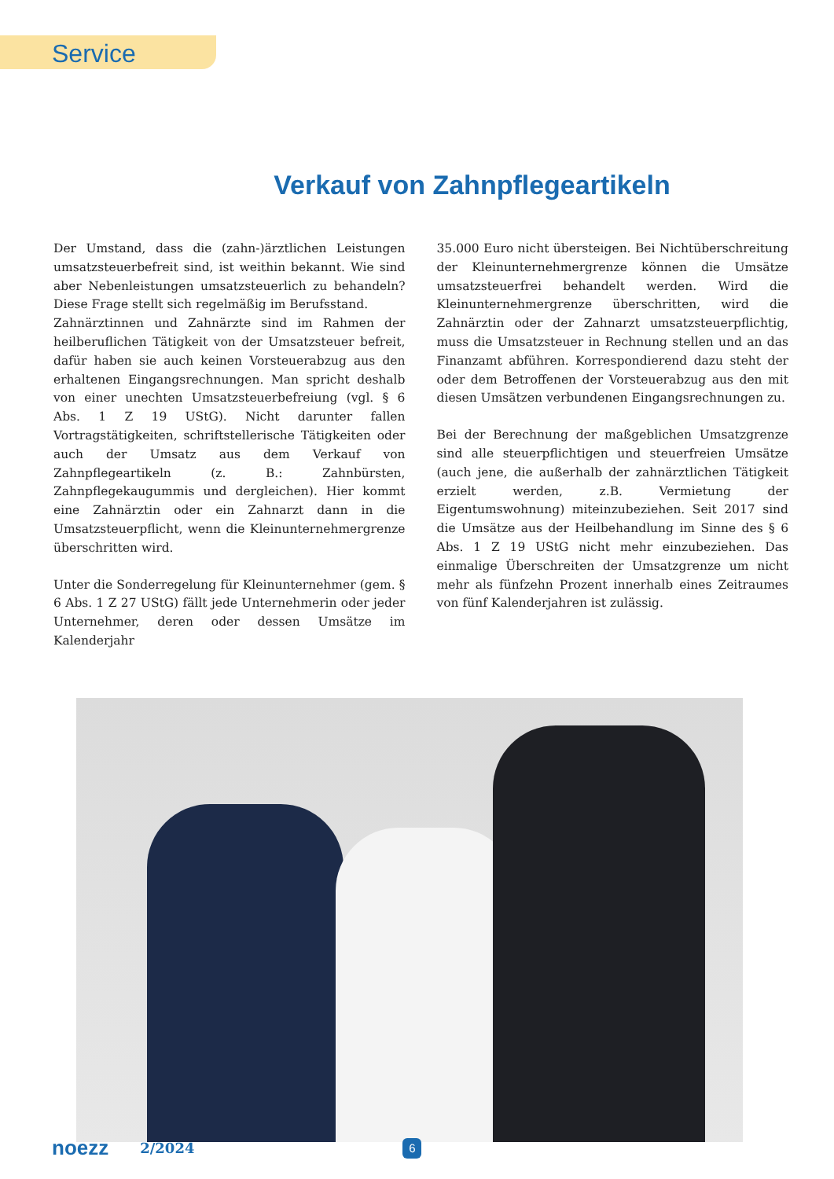Service
Verkauf von Zahnpflegeartikeln
Der Umstand, dass die (zahn-)ärztlichen Leistungen umsatzsteuerbefreit sind, ist weithin bekannt. Wie sind aber Nebenleistungen umsatzsteuerlich zu behandeln? Diese Frage stellt sich regelmäßig im Berufsstand.
Zahnärztinnen und Zahnärzte sind im Rahmen der heilberuflichen Tätigkeit von der Umsatzsteuer befreit, dafür haben sie auch keinen Vorsteuerabzug aus den erhaltenen Eingangsrechnungen. Man spricht deshalb von einer unechten Umsatzsteuerbefreiung (vgl. § 6 Abs. 1 Z 19 UStG). Nicht darunter fallen Vortragstätigkeiten, schriftstellerische Tätigkeiten oder auch der Umsatz aus dem Verkauf von Zahnpflegeartikeln (z. B.: Zahnbürsten, Zahnpflegekaugummis und dergleichen). Hier kommt eine Zahnärztin oder ein Zahnarzt dann in die Umsatzsteuerpflicht, wenn die Kleinunternehmergrenze überschritten wird.
Unter die Sonderregelung für Kleinunternehmer (gem. § 6 Abs. 1 Z 27 UStG) fällt jede Unternehmerin oder jeder Unternehmer, deren oder dessen Umsätze im Kalenderjahr
35.000 Euro nicht übersteigen. Bei Nichtüberschreitung der Kleinunternehmergrenze können die Umsätze umsatzsteuerfrei behandelt werden. Wird die Kleinunternehmergrenze überschritten, wird die Zahnärztin oder der Zahnarzt umsatzsteuerpflichtig, muss die Umsatzsteuer in Rechnung stellen und an das Finanzamt abführen. Korrespondierend dazu steht der oder dem Betroffenen der Vorsteuerabzug aus den mit diesen Umsätzen verbundenen Eingangsrechnungen zu.
Bei der Berechnung der maßgeblichen Umsatzgrenze sind alle steuerpflichtigen und steuerfreien Umsätze (auch jene, die außerhalb der zahnärztlichen Tätigkeit erzielt werden, z.B. Vermietung der Eigentumswohnung) miteinzubeziehen. Seit 2017 sind die Umsätze aus der Heilbehandlung im Sinne des § 6 Abs. 1 Z 19 UStG nicht mehr einzubeziehen. Das einmalige Überschreiten der Umsatzgrenze um nicht mehr als fünfzehn Prozent innerhalb eines Zeitraumes von fünf Kalenderjahren ist zulässig.
noezz 2/2024 6